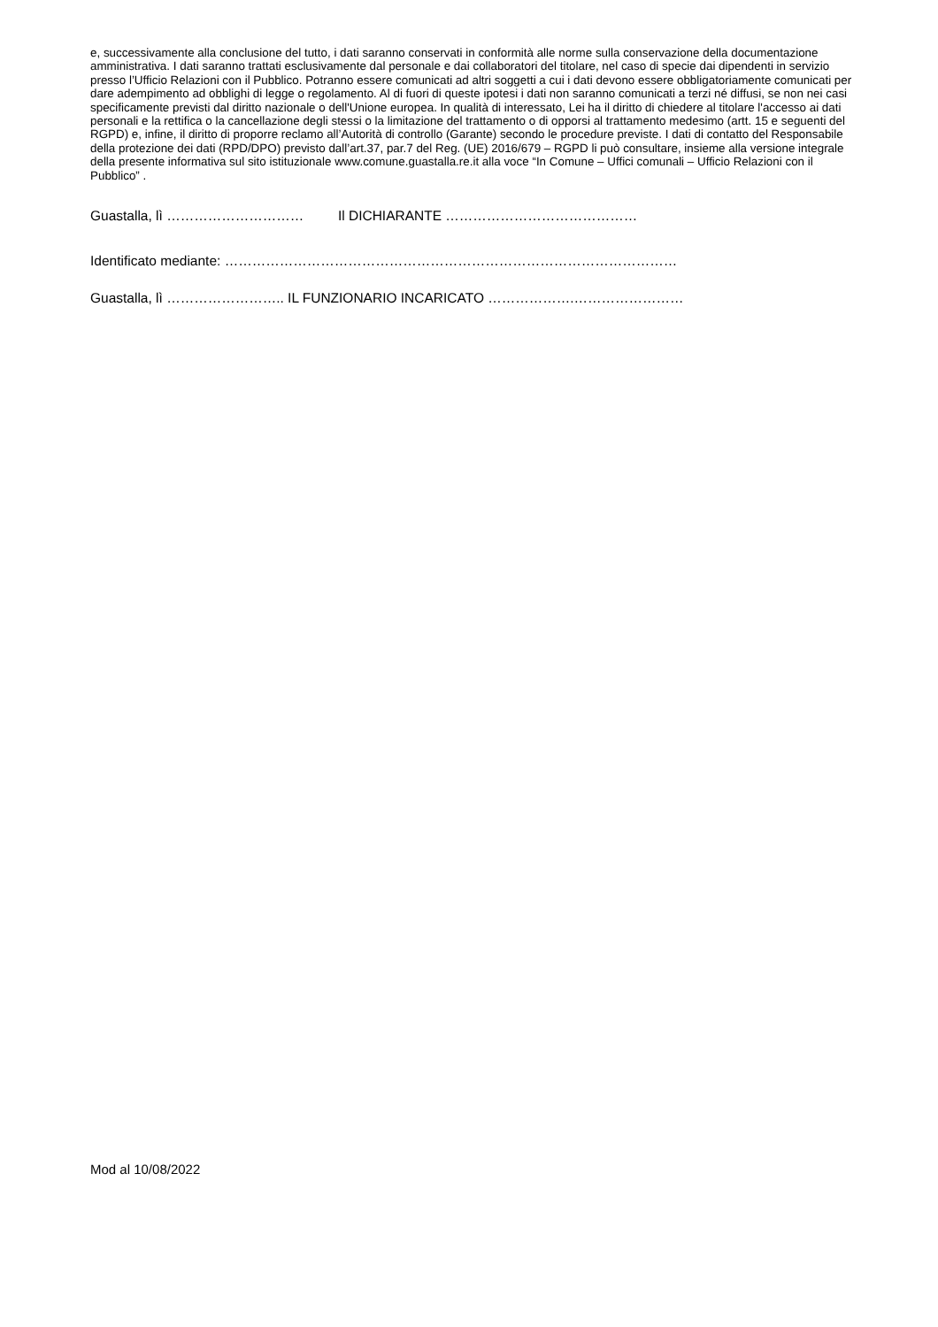e, successivamente alla conclusione del tutto, i dati saranno conservati in conformità alle norme sulla conservazione della documentazione amministrativa. I dati saranno trattati esclusivamente dal personale e dai collaboratori del titolare, nel caso di specie dai dipendenti in servizio presso l’Ufficio Relazioni con il Pubblico. Potranno essere comunicati ad altri soggetti a cui i dati devono essere obbligatoriamente comunicati per dare adempimento ad obblighi di legge o regolamento. Al di fuori di queste ipotesi i dati non saranno comunicati a terzi né diffusi, se non nei casi specificamente previsti dal diritto nazionale o dell'Unione europea. In qualità di interessato, Lei ha il diritto di chiedere al titolare l'accesso ai dati personali e la rettifica o la cancellazione degli stessi o la limitazione del trattamento o di opporsi al trattamento medesimo (artt. 15 e seguenti del RGPD) e, infine, il diritto di proporre reclamo all’Autorità di controllo (Garante) secondo le procedure previste. I dati di contatto del Responsabile della protezione dei dati (RPD/DPO) previsto dall’art.37, par.7 del Reg. (UE) 2016/679 – RGPD li può consultare, insieme alla versione integrale della presente informativa sul sito istituzionale www.comune.guastalla.re.it alla voce “In Comune – Uffici comunali – Ufficio Relazioni con il Pubblico” .
Guastalla, lì ………………………… Il DICHIARANTE ……………………………………
Identificato mediante: ………………………………………………………………………………………
Guastalla, lì …………………….. IL FUNZIONARIO INCARICATO ……………….……………………
Mod al 10/08/2022